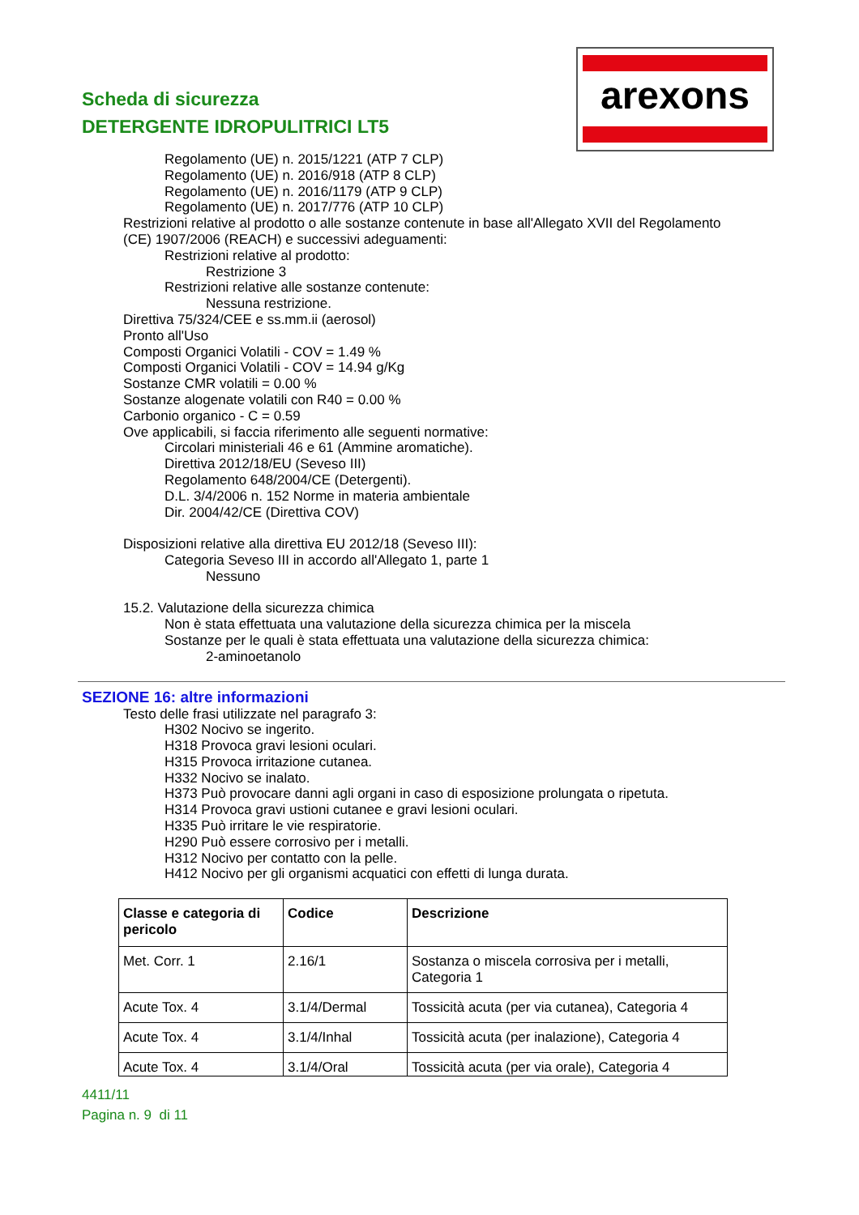arexons
Scheda di sicurezza
DETERGENTE IDROPULITRICI LT5
Regolamento (UE) n. 2015/1221 (ATP 7 CLP)
Regolamento (UE) n. 2016/918 (ATP 8 CLP)
Regolamento (UE) n. 2016/1179 (ATP 9 CLP)
Regolamento (UE) n. 2017/776 (ATP 10 CLP)
Restrizioni relative al prodotto o alle sostanze contenute in base all'Allegato XVII del Regolamento
(CE) 1907/2006 (REACH) e successivi adeguamenti:
Restrizioni relative al prodotto:
Restrizione 3
Restrizioni relative alle sostanze contenute:
Nessuna restrizione.
Direttiva 75/324/CEE e ss.mm.ii (aerosol)
Pronto all'Uso
Composti Organici Volatili - COV = 1.49 %
Composti Organici Volatili - COV = 14.94 g/Kg
Sostanze CMR volatili = 0.00 %
Sostanze alogenate volatili con R40 = 0.00 %
Carbonio organico - C = 0.59
Ove applicabili, si faccia riferimento alle seguenti normative:
Circolari ministeriali 46 e 61 (Ammine aromatiche).
Direttiva 2012/18/EU (Seveso III)
Regolamento 648/2004/CE (Detergenti).
D.L. 3/4/2006 n. 152 Norme in materia ambientale
Dir. 2004/42/CE (Direttiva COV)
Disposizioni relative alla direttiva EU 2012/18 (Seveso III):
Categoria Seveso III in accordo all'Allegato 1, parte 1
Nessuno
15.2. Valutazione della sicurezza chimica
Non è stata effettuata una valutazione della sicurezza chimica per la miscela
Sostanze per le quali è stata effettuata una valutazione della sicurezza chimica:
2-aminoetanolo
SEZIONE 16: altre informazioni
Testo delle frasi utilizzate nel paragrafo 3:
H302 Nocivo se ingerito.
H318 Provoca gravi lesioni oculari.
H315 Provoca irritazione cutanea.
H332 Nocivo se inalato.
H373 Può provocare danni agli organi in caso di esposizione prolungata o ripetuta.
H314 Provoca gravi ustioni cutanee e gravi lesioni oculari.
H335 Può irritare le vie respiratorie.
H290 Può essere corrosivo per i metalli.
H312 Nocivo per contatto con la pelle.
H412 Nocivo per gli organismi acquatici con effetti di lunga durata.
| Classe e categoria di pericolo | Codice | Descrizione |
| --- | --- | --- |
| Met. Corr. 1 | 2.16/1 | Sostanza o miscela corrosiva per i metalli, Categoria 1 |
| Acute Tox. 4 | 3.1/4/Dermal | Tossicità acuta (per via cutanea), Categoria 4 |
| Acute Tox. 4 | 3.1/4/Inhal | Tossicità acuta (per inalazione), Categoria 4 |
| Acute Tox. 4 | 3.1/4/Oral | Tossicità acuta (per via orale), Categoria 4 |
4411/11
Pagina n. 9 di 11